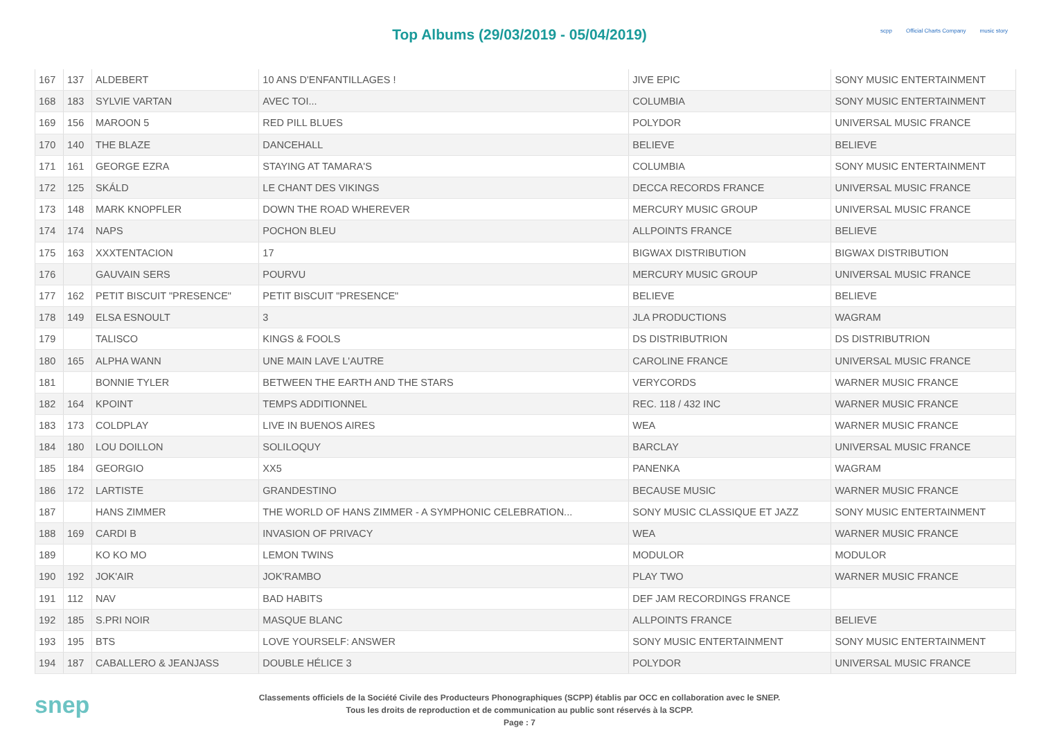Top Albums (29/03/2019 - 05/04/2019)
scpp Official Charts Company music story
| 167 | 137 | ALDEBERT | 10 ANS D'ENFANTILLAGES ! | JIVE EPIC | SONY MUSIC ENTERTAINMENT |
| 168 | 183 | SYLVIE VARTAN | AVEC TOI... | COLUMBIA | SONY MUSIC ENTERTAINMENT |
| 169 | 156 | MAROON 5 | RED PILL BLUES | POLYDOR | UNIVERSAL MUSIC FRANCE |
| 170 | 140 | THE BLAZE | DANCEHALL | BELIEVE | BELIEVE |
| 171 | 161 | GEORGE EZRA | STAYING AT TAMARA'S | COLUMBIA | SONY MUSIC ENTERTAINMENT |
| 172 | 125 | SKÁLD | LE CHANT DES VIKINGS | DECCA RECORDS FRANCE | UNIVERSAL MUSIC FRANCE |
| 173 | 148 | MARK KNOPFLER | DOWN THE ROAD WHEREVER | MERCURY MUSIC GROUP | UNIVERSAL MUSIC FRANCE |
| 174 | 174 | NAPS | POCHON BLEU | ALLPOINTS FRANCE | BELIEVE |
| 175 | 163 | XXXTENTACION | 17 | BIGWAX DISTRIBUTION | BIGWAX DISTRIBUTION |
| 176 | | GAUVAIN SERS | POURVU | MERCURY MUSIC GROUP | UNIVERSAL MUSIC FRANCE |
| 177 | 162 | PETIT BISCUIT "PRESENCE" | PETIT BISCUIT "PRESENCE" | BELIEVE | BELIEVE |
| 178 | 149 | ELSA ESNOULT | 3 | JLA PRODUCTIONS | WAGRAM |
| 179 | | TALISCO | KINGS & FOOLS | DS DISTRIBUTRION | DS DISTRIBUTRION |
| 180 | 165 | ALPHA WANN | UNE MAIN LAVE L'AUTRE | CAROLINE FRANCE | UNIVERSAL MUSIC FRANCE |
| 181 | | BONNIE TYLER | BETWEEN THE EARTH AND THE STARS | VERYCORDS | WARNER MUSIC FRANCE |
| 182 | 164 | KPOINT | TEMPS ADDITIONNEL | REC. 118 / 432 INC | WARNER MUSIC FRANCE |
| 183 | 173 | COLDPLAY | LIVE IN BUENOS AIRES | WEA | WARNER MUSIC FRANCE |
| 184 | 180 | LOU DOILLON | SOLILOQUY | BARCLAY | UNIVERSAL MUSIC FRANCE |
| 185 | 184 | GEORGIO | XX5 | PANENKA | WAGRAM |
| 186 | 172 | LARTISTE | GRANDESTINO | BECAUSE MUSIC | WARNER MUSIC FRANCE |
| 187 | | HANS ZIMMER | THE WORLD OF HANS ZIMMER - A SYMPHONIC CELEBRATION... | SONY MUSIC CLASSIQUE ET JAZZ | SONY MUSIC ENTERTAINMENT |
| 188 | 169 | CARDI B | INVASION OF PRIVACY | WEA | WARNER MUSIC FRANCE |
| 189 | | KO KO MO | LEMON TWINS | MODULOR | MODULOR |
| 190 | 192 | JOK'AIR | JOK'RAMBO | PLAY TWO | WARNER MUSIC FRANCE |
| 191 | 112 | NAV | BAD HABITS | DEF JAM RECORDINGS FRANCE | |
| 192 | 185 | S.PRI NOIR | MASQUE BLANC | ALLPOINTS FRANCE | BELIEVE |
| 193 | 195 | BTS | LOVE YOURSELF: ANSWER | SONY MUSIC ENTERTAINMENT | SONY MUSIC ENTERTAINMENT |
| 194 | 187 | CABALLERO & JEANJASS | DOUBLE HÉLICE 3 | POLYDOR | UNIVERSAL MUSIC FRANCE |
snep
Classements officiels de la Société Civile des Producteurs Phonographiques (SCPP) établis par OCC en collaboration avec le SNEP.
Tous les droits de reproduction et de communication au public sont réservés à la SCPP.
Page : 7